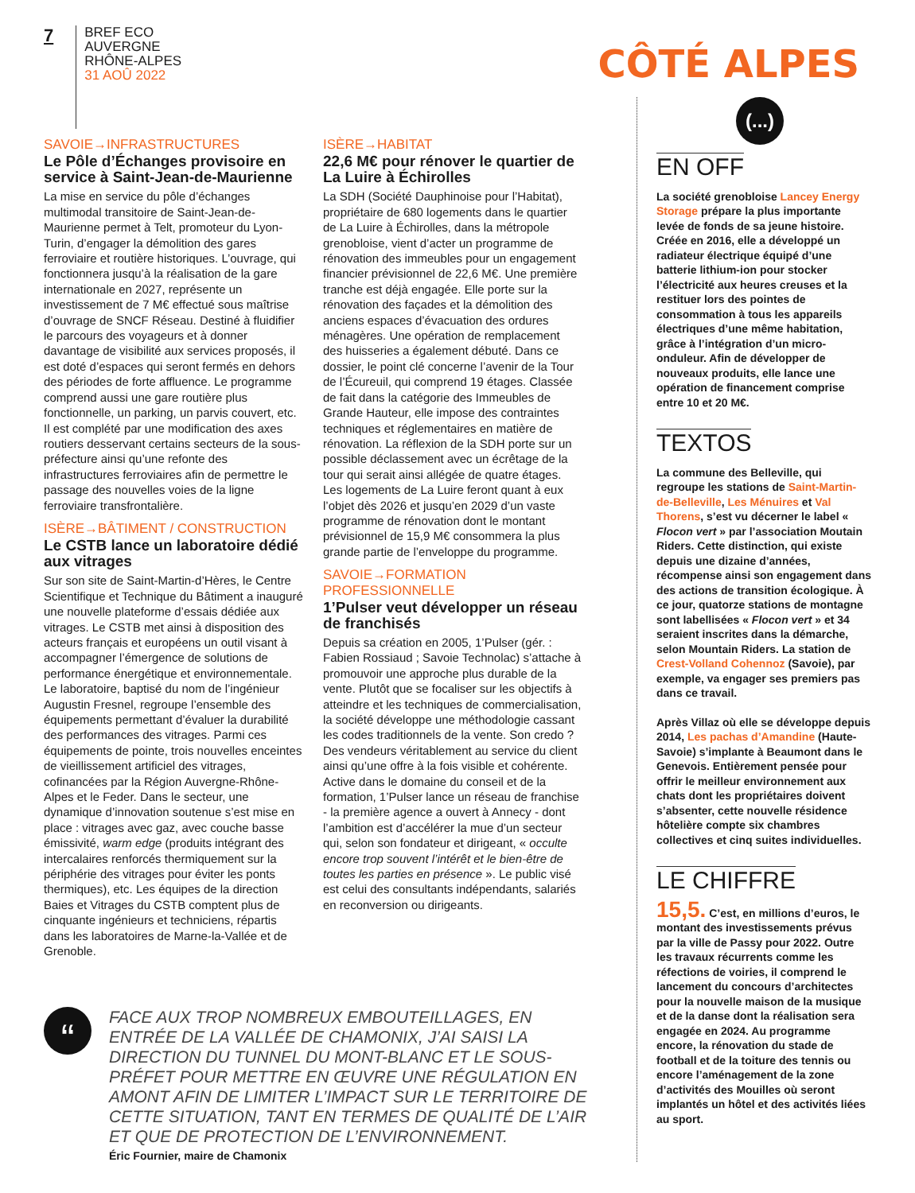7
BREF ECO
AUVERGNE
RHÔNE-ALPES
31 AOÛ 2022
CÔTÉ ALPES
SAVOIE→INFRASTRUCTURES
Le Pôle d’Échanges provisoire en service à Saint-Jean-de-Maurienne
La mise en service du pôle d’échanges multimodal transitoire de Saint-Jean-de-Maurienne permet à Telt, promoteur du Lyon-Turin, d’engager la démolition des gares ferroviaire et routière historiques. L’ouvrage, qui fonctionnera jusqu’à la réalisation de la gare internationale en 2027, représente un investissement de 7 M€ effectué sous maîtrise d’ouvrage de SNCF Réseau. Destiné à fluidifier le parcours des voyageurs et à donner davantage de visibilité aux services proposés, il est doté d’espaces qui seront fermés en dehors des périodes de forte affluence. Le programme comprend aussi une gare routière plus fonctionnelle, un parking, un parvis couvert, etc. Il est complété par une modification des axes routiers desservant certains secteurs de la sous-préfecture ainsi qu’une refonte des infrastructures ferroviaires afin de permettre le passage des nouvelles voies de la ligne ferroviaire transfrontalière.
ISÈRE→BÂTIMENT / CONSTRUCTION
Le CSTB lance un laboratoire dédié aux vitrages
Sur son site de Saint-Martin-d’Hères, le Centre Scientifique et Technique du Bâtiment a inauguré une nouvelle plateforme d’essais dédiée aux vitrages. Le CSTB met ainsi à disposition des acteurs français et européens un outil visant à accompagner l’émergence de solutions de performance énergétique et environnementale. Le laboratoire, baptisé du nom de l’ingénieur Augustin Fresnel, regroupe l’ensemble des équipements permettant d’évaluer la durabilité des performances des vitrages. Parmi ces équipements de pointe, trois nouvelles enceintes de vieillissement artificiel des vitrages, cofinancées par la Région Auvergne-Rhône-Alpes et le Feder. Dans le secteur, une dynamique d’innovation soutenue s’est mise en place : vitrages avec gaz, avec couche basse émissivité, warm edge (produits intégrant des intercalaires renforcés thermiquement sur la périphérie des vitrages pour éviter les ponts thermiques), etc. Les équipes de la direction Baies et Vitrages du CSTB comptent plus de cinquante ingénieurs et techniciens, répartis dans les laboratoires de Marne-la-Vallée et de Grenoble.
ISÈRE→HABITAT
22,6 M€ pour rénover le quartier de La Luire à Échirolles
La SDH (Société Dauphinoise pour l’Habitat), propriétaire de 680 logements dans le quartier de La Luire à Échirolles, dans la métropole grenobloise, vient d’acter un programme de rénovation des immeubles pour un engagement financier prévisionnel de 22,6 M€. Une première tranche est déjà engagée. Elle porte sur la rénovation des façades et la démolition des anciens espaces d’évacuation des ordures ménagères. Une opération de remplacement des huisseries a également débuté. Dans ce dossier, le point clé concerne l’avenir de la Tour de l’Écureuil, qui comprend 19 étages. Classée de fait dans la catégorie des Immeubles de Grande Hauteur, elle impose des contraintes techniques et réglementaires en matière de rénovation. La réflexion de la SDH porte sur un possible déclassement avec un écrêtage de la tour qui serait ainsi allégée de quatre étages. Les logements de La Luire feront quant à eux l’objet dès 2026 et jusqu’en 2029 d’un vaste programme de rénovation dont le montant prévisionnel de 15,9 M€ consommera la plus grande partie de l’enveloppe du programme.
SAVOIE→FORMATION PROFESSIONNELLE
1’Pulser veut développer un réseau de franchisés
Depuis sa création en 2005, 1’Pulser (gér. : Fabien Rossiaud ; Savoie Technolac) s’attache à promouvoir une approche plus durable de la vente. Plutôt que se focaliser sur les objectifs à atteindre et les techniques de commercialisation, la société développe une méthodologie cassant les codes traditionnels de la vente. Son credo ? Des vendeurs véritablement au service du client ainsi qu’une offre à la fois visible et cohérente. Active dans le domaine du conseil et de la formation, 1’Pulser lance un réseau de franchise - la première agence a ouvert à Annecy - dont l’ambition est d’accélérer la mue d’un secteur qui, selon son fondateur et dirigeant, « occulte encore trop souvent l’intérêt et le bien-être de toutes les parties en présence ». Le public visé est celui des consultants indépendants, salariés en reconversion ou dirigeants.
“
FACE AUX TROP NOMBREUX EMBOUTEILLAGES, EN ENTRÉE DE LA VALLÉE DE CHAMONIX, J’AI SAISI LA DIRECTION DU TUNNEL DU MONT-BLANC ET LE SOUS-PRÉFET POUR METTRE EN ŒUVRE UNE RÉGULATION EN AMONT AFIN DE LIMITER L’IMPACT SUR LE TERRITOIRE DE CETTE SITUATION, TANT EN TERMES DE QUALITÉ DE L’AIR ET QUE DE PROTECTION DE L’ENVIRONNEMENT.
Éric Fournier, maire de Chamonix
(...)
EN OFF
La société grenobloise Lancey Energy Storage prépare la plus importante levée de fonds de sa jeune histoire. Créée en 2016, elle a développé un radiateur électrique équipé d’une batterie lithium-ion pour stocker l’électricité aux heures creuses et la restituer lors des pointes de consommation à tous les appareils électriques d’une même habitation, grâce à l’intégration d’un micro-onduleur. Afin de développer de nouveaux produits, elle lance une opération de financement comprise entre 10 et 20 M€.
TEXTOS
La commune des Belleville, qui regroupe les stations de Saint-Martin-de-Belleville, Les Ménuires et Val Thorens, s’est vu décerner le label « Flocon vert » par l’association Moutain Riders. Cette distinction, qui existe depuis une dizaine d’années, récompense ainsi son engagement dans des actions de transition écologique. À ce jour, quatorze stations de montagne sont labellisées « Flocon vert » et 34 seraient inscrites dans la démarche, selon Mountain Riders. La station de Crest-Volland Cohennoz (Savoie), par exemple, va engager ses premiers pas dans ce travail.
Après Villaz où elle se développe depuis 2014, Les pachas d’Amandine (Haute-Savoie) s’implante à Beaumont dans le Genevois. Entièrement pensée pour offrir le meilleur environnement aux chats dont les propriétaires doivent s’absenter, cette nouvelle résidence hôtelière compte six chambres collectives et cinq suites individuelles.
LE CHIFFRE
15,5. C’est, en millions d’euros, le montant des investissements prévus par la ville de Passy pour 2022. Outre les travaux récurrents comme les réfections de voiries, il comprend le lancement du concours d’architectes pour la nouvelle maison de la musique et de la danse dont la réalisation sera engagée en 2024. Au programme encore, la rénovation du stade de football et de la toiture des tennis ou encore l’aménagement de la zone d’activités des Mouilles où seront implantés un hôtel et des activités liées au sport.